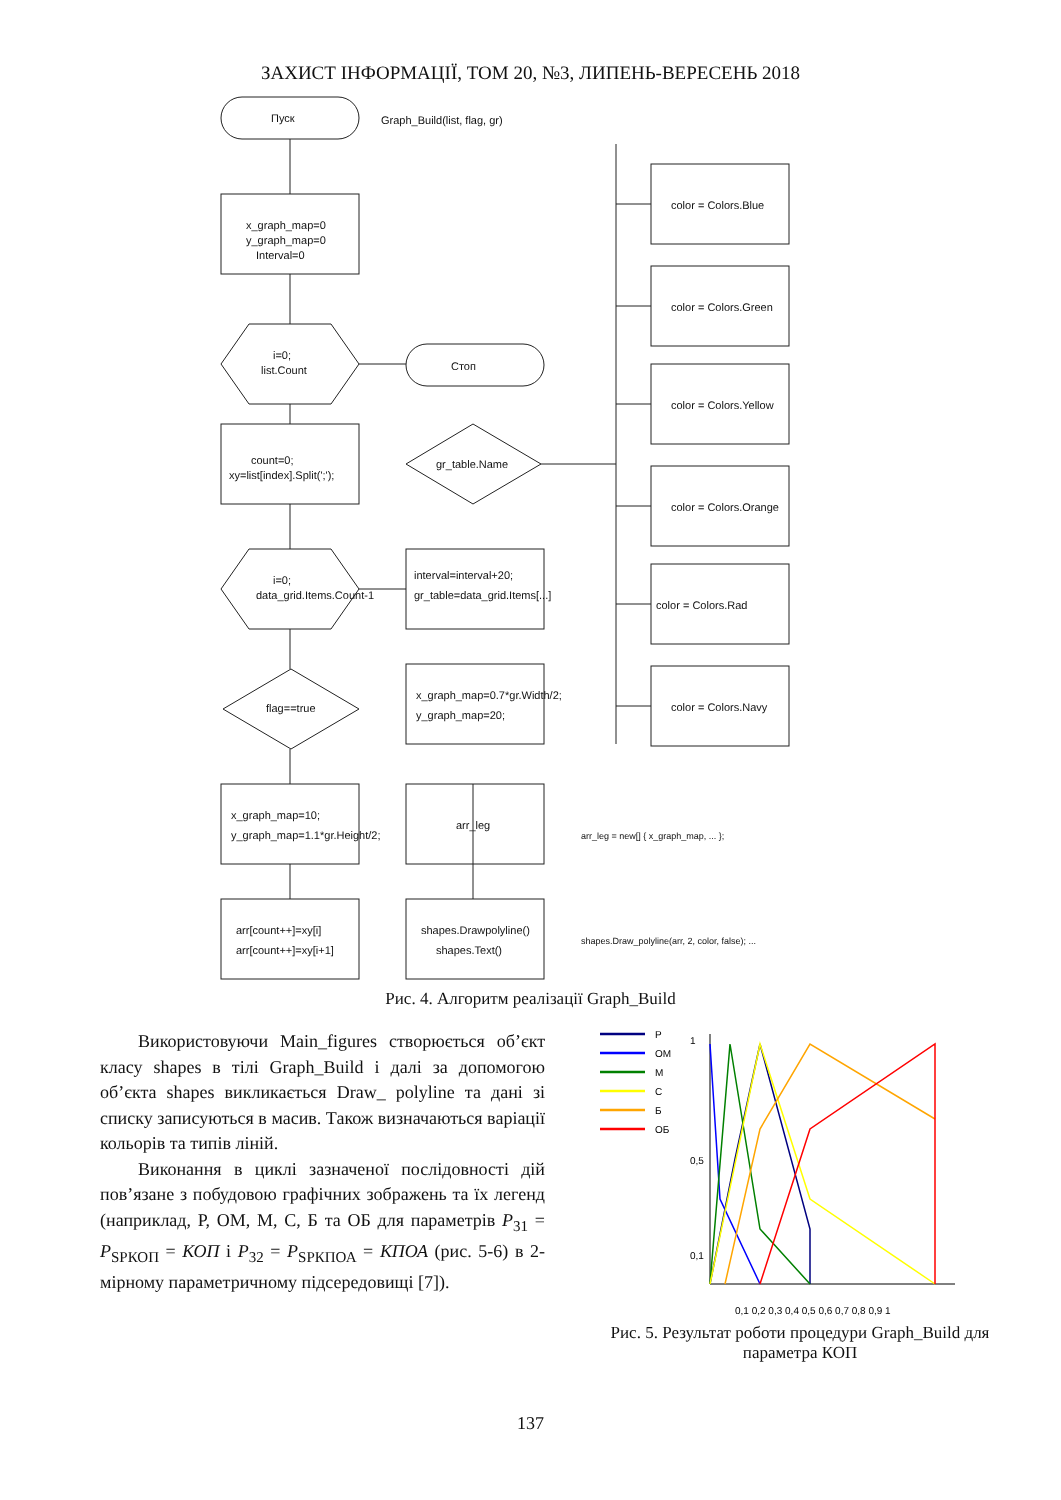ЗАХИСТ ІНФОРМАЦІЇ, ТОМ 20, №3, ЛИПЕНЬ-ВЕРЕСЕНЬ 2018
Пуск
Graph_Build(list, flag, gr)
x_graph_map=0
y_graph_map=0
Interval=0
i=0;
list.Count
Стоп
count=0;
xy=list[index].Split(';');
gr_table.Name
i=0;
data_grid.Items.Count-1
interval=interval+20;
gr_table=data_grid.Items[...]
flag==true
x_graph_map=0.7*gr.Width/2;
y_graph_map=20;
x_graph_map=10;
y_graph_map=1.1*gr.Height/2;
arr_leg
arr[count++]=xy[i]
arr[count++]=xy[i+1]
shapes.Drawpolyline()
shapes.Text()
color = Colors.Blue
color = Colors.Green
color = Colors.Yellow
color = Colors.Orange
color = Colors.Rad
color = Colors.Navy
arr_leg = new[] { x_graph_map, ... };
shapes.Draw_polyline(arr, 2, color, false); ...
Рис. 4. Алгоритм реалізації Graph_Build
Використовуючи Main_figures створюється об’єкт класу shapes в тілі Graph_Build і далі за допомогою об’єкта shapes викликається Draw_ polyline та дані зі списку записуються в масив. Також визначаються варіації кольорів та типів ліній.
Виконання в циклі зазначеної послідовності дій пов’язане з побудовою графічних зображень та їх легенд (наприклад, Р, ОМ, М, С, Б та ОБ для параметрів P<sub>31</sub> = P<sub>SРКОП</sub> = КОП і P<sub>32</sub> = P<sub>SРКПОА</sub> = КПОА (рис. 5-6) в 2-мірному параметричному підсередовищі [7]).
Р
ОМ
М
С
Б
ОБ
1
0,5
0,1
0,1 0,2 0,3 0,4 0,5 0,6 0,7 0,8 0,9 1
Рис. 5. Результат роботи процедури Graph_Build для параметра КОП
137